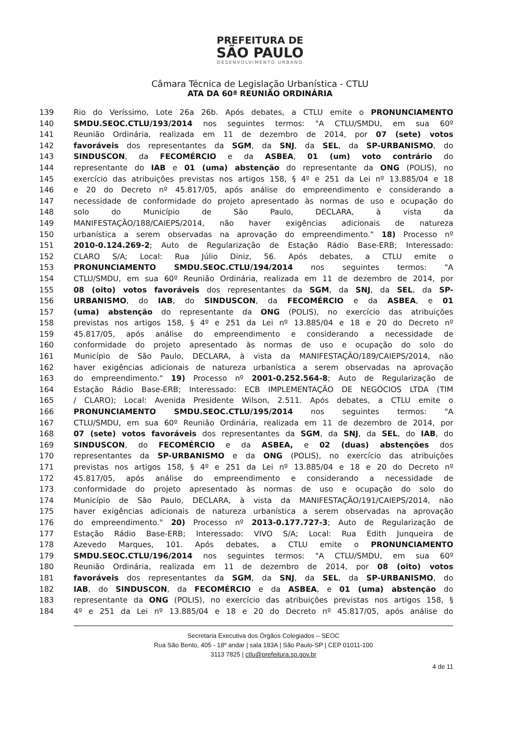PREFEITURA DE
SÃO PAULO
DESENVOLVIMENTO URBANO
Câmara Técnica de Legislação Urbanística - CTLU
ATA DA 60ª REUNIÃO ORDINÁRIA
139 Rio do Veríssimo, Lote 26a 26b. Após debates, a CTLU emite o PRONUNCIAMENTO
140 SMDU.SEOC.CTLU/193/2014 nos seguintes termos: "A CTLU/SMDU, em sua 60º
141 Reunião Ordinária, realizada em 11 de dezembro de 2014, por 07 (sete) votos
142 favoráveis dos representantes da SGM, da SNJ, da SEL, da SP-URBANISMO, do
143 SINDUSCON, da FECOMÉRCIO e da ASBEA, 01 (um) voto contrário do
144 representante do IAB e 01 (uma) abstenção do representante da ONG (POLIS), no
145 exercício das atribuições previstas nos artigos 158, § 4º e 251 da Lei nº 13.885/04 e 18
146 e 20 do Decreto nº 45.817/05, após análise do empreendimento e considerando a
147 necessidade de conformidade do projeto apresentado às normas de uso e ocupação do
148 solo do Município de São Paulo, DECLARA, à vista da
149 MANIFESTAÇÃO/188/CAIEPS/2014, não haver exigências adicionais de natureza
150 urbanística a serem observadas na aprovação do empreendimento." 18) Processo nº
151 2010-0.124.269-2; Auto de Regularização de Estação Rádio Base-ERB; Interessado:
152 CLARO S/A; Local: Rua Júlio Diniz, 56. Após debates, a CTLU emite o
153 PRONUNCIAMENTO SMDU.SEOC.CTLU/194/2014 nos seguintes termos: "A
154 CTLU/SMDU, em sua 60º Reunião Ordinária, realizada em 11 de dezembro de 2014, por
155 08 (oito) votos favoráveis dos representantes da SGM, da SNJ, da SEL, da SP-
156 URBANISMO, do IAB, do SINDUSCON, da FECOMÉRCIO e da ASBEA, e 01
157 (uma) abstenção do representante da ONG (POLIS), no exercício das atribuições
158 previstas nos artigos 158, § 4º e 251 da Lei nº 13.885/04 e 18 e 20 do Decreto nº
159 45.817/05, após análise do empreendimento e considerando a necessidade de
160 conformidade do projeto apresentado às normas de uso e ocupação do solo do
161 Município de São Paulo, DECLARA, à vista da MANIFESTAÇÃO/189/CAIEPS/2014, não
162 haver exigências adicionais de natureza urbanística a serem observadas na aprovação
163 do empreendimento." 19) Processo nº 2001-0.252.564-8; Auto de Regularização de
164 Estação Rádio Base-ERB; Interessado: ECB IMPLEMENTAÇÃO DE NEGÓCIOS LTDA (TIM
165 / CLARO); Local: Avenida Presidente Wilson, 2.511. Após debates, a CTLU emite o
166 PRONUNCIAMENTO SMDU.SEOC.CTLU/195/2014 nos seguintes termos: "A
167 CTLU/SMDU, em sua 60º Reunião Ordinária, realizada em 11 de dezembro de 2014, por
168 07 (sete) votos favoráveis dos representantes da SGM, da SNJ, da SEL, do IAB, do
169 SINDUSCON, do FECOMÉRCIO e da ASBEA, e 02 (duas) abstenções dos
170 representantes da SP-URBANISMO e da ONG (POLIS), no exercício das atribuições
171 previstas nos artigos 158, § 4º e 251 da Lei nº 13.885/04 e 18 e 20 do Decreto nº
172 45.817/05, após análise do empreendimento e considerando a necessidade de
173 conformidade do projeto apresentado às normas de uso e ocupação do solo do
174 Município de São Paulo, DECLARA, à vista da MANIFESTAÇÃO/191/CAIEPS/2014, não
175 haver exigências adicionais de natureza urbanística a serem observadas na aprovação
176 do empreendimento." 20) Processo nº 2013-0.177.727-3; Auto de Regularização de
177 Estação Rádio Base-ERB; Interessado: VIVO S/A; Local: Rua Edith Junqueira de
178 Azevedo Marques, 101. Após debates, a CTLU emite o PRONUNCIAMENTO
179 SMDU.SEOC.CTLU/196/2014 nos seguintes termos: "A CTLU/SMDU, em sua 60º
180 Reunião Ordinária, realizada em 11 de dezembro de 2014, por 08 (oito) votos
181 favoráveis dos representantes da SGM, da SNJ, da SEL, da SP-URBANISMO, do
182 IAB, do SINDUSCON, da FECOMÉRCIO e da ASBEA, e 01 (uma) abstenção do
183 representante da ONG (POLIS), no exercício das atribuições previstas nos artigos 158, §
184 4º e 251 da Lei nº 13.885/04 e 18 e 20 do Decreto nº 45.817/05, após análise do
Secretaria Executiva dos Órgãos Colegiados – SEOC
Rua São Bento, 405 - 18º andar | sala 183A | São Paulo-SP | CEP 01011-100
3113 7825 | ctlu@prefeitura.sp.gov.br
4 de 11